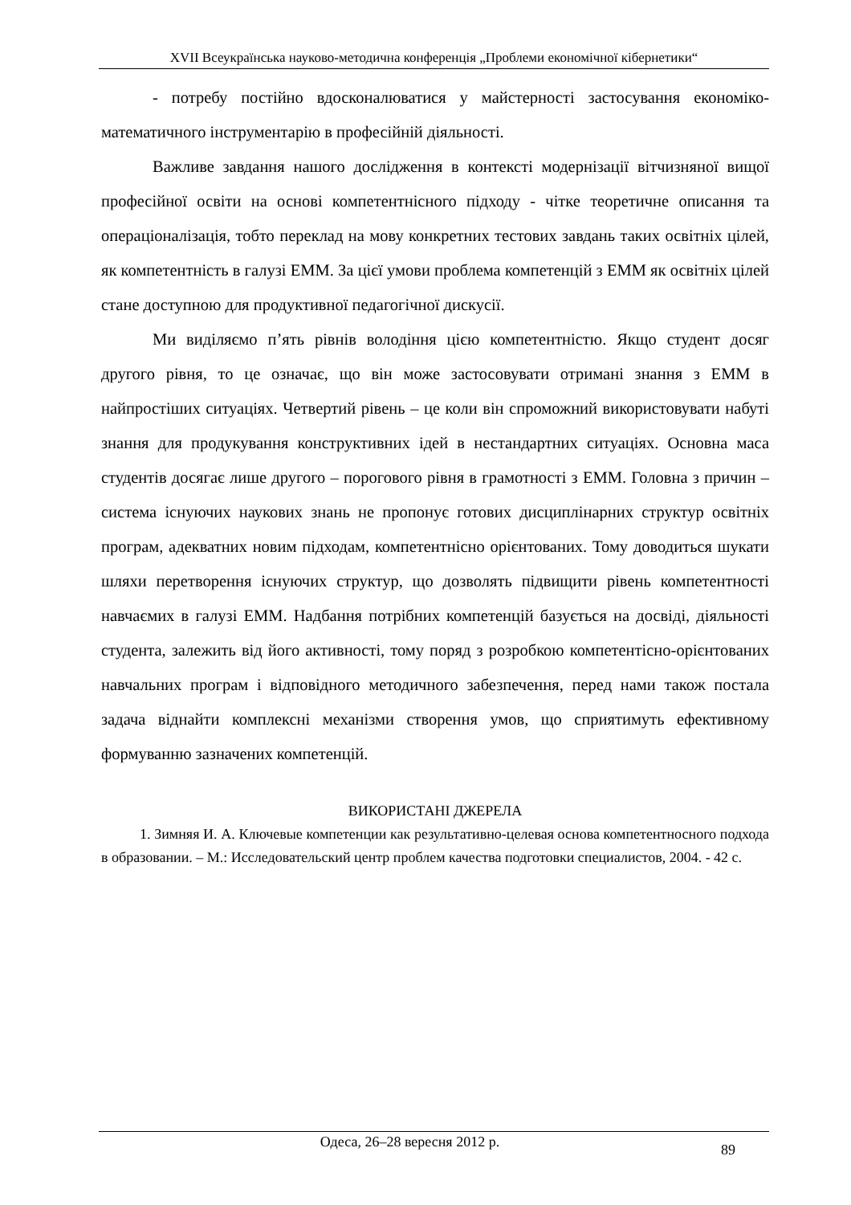XVII Всеукраїнська науково-методична конференція „Проблеми економічної кібернетики“
- потребу постійно вдосконалюватися у майстерності застосування економіко-математичного інструментарію в професійній діяльності.
Важливе завдання нашого дослідження в контексті модернізації вітчизняної вищої професійної освіти на основі компетентнісного підходу - чітке теоретичне описання та операціоналізація, тобто переклад на мову конкретних тестових завдань таких освітніх цілей, як компетентність в галузі ЕММ. За цієї умови проблема компетенцій з ЕММ як освітніх цілей стане доступною для продуктивної педагогічної дискусії.
Ми виділяємо п’ять рівнів володіння цією компетентністю. Якщо студент досяг другого рівня, то це означає, що він може застосовувати отримані знання з ЕММ в найпростіших ситуаціях. Четвертий рівень – це коли він спроможний використовувати набуті знання для продукування конструктивних ідей в нестандартних ситуаціях. Основна маса студентів досягає лише другого – порогового рівня в грамотності з ЕММ. Головна з причин – система існуючих наукових знань не пропонує готових дисциплінарних структур освітніх програм, адекватних новим підходам, компетентнісно орієнтованих. Тому доводиться шукати шляхи перетворення існуючих структур, що дозволять підвищити рівень компетентності навчаємих в галузі ЕММ. Надбання потрібних компетенцій базується на досвіді, діяльності студента, залежить від його активності, тому поряд з розробкою компетентісно-орієнтованих навчальних програм і відповідного методичного забезпечення, перед нами також постала задача віднайти комплексні механізми створення умов, що сприятимуть ефективному формуванню зазначених компетенцій.
ВИКОРИСТАНІ ДЖЕРЕЛА
1. Зимняя И. А. Ключевые компетенции как результативно-целевая основа компетентносного подхода в образовании. – М.: Исследовательский центр проблем качества подготовки специалистов, 2004. - 42 с.
Одеса, 26–28 вересня 2012 р. 89